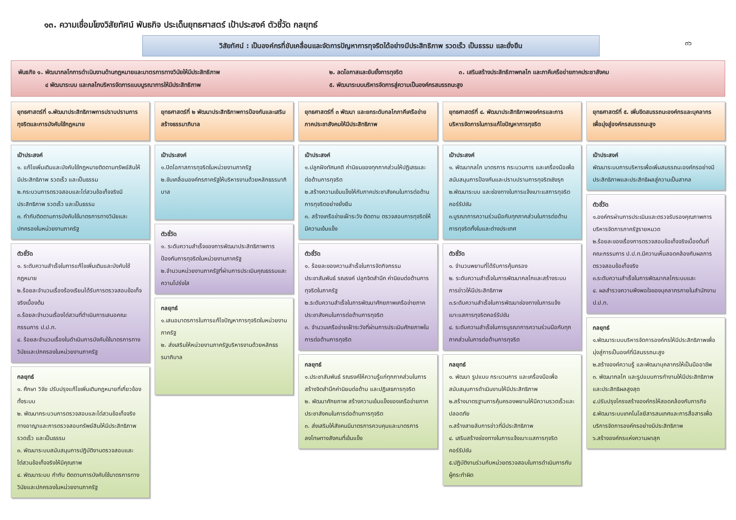๑๓. ความเชื่อมโยงวิสัยทัศน์ พันธกิจ ประเด็นยุทธศาสตร์ เป้าประสงค์ ตัวชี้วัด กลยุทธ์
๓๖
วิสัยทัศน์ : เป็นองค์กรที่ขับเคลื่อนและจัดการปัญหาการทุจริตได้อย่างมีประสิทธิภาพ รวดเร็ว เป็นธรรม และยั่งยืน
พันธกิจ ๑. พัฒนากลไกการดำเนินงานด้านกฎหมายและมาตรการทางวินัยให้มีประสิทธิภาพ ๒. ลดโอกาสและยับยั้งการทุจริต ๓. เสริมสร้างประสิทธิภาพกลไก และภาคีเครือข่ายภาคประชาสังคม
๔ พัฒนาระบบ และกลไกบริหารจัดการแบบบูรณาการให้มีประสิทธิภาพ ๕. พัฒนาระบบบริหารจัดการสู่ความเป็นองค์กรสมรรถนะสูง
ยุทธศาสตร์ที่ ๑.พัฒนาประสิทธิภาพการปราบปรามการทุจริตและการบังคับใช้กฎหมาย
เป้าประสงค์
๑. แก้ไขเพิ่มเติมและบังคับใช้กฎหมายติดตามทรัพย์สินให้มีประสิทธิภาพ รวดเร็ว และเป็นธรรม
๒.กระบวนการตรวจสอบและไต่สวนข้อเท็จจริงมีประสิทธิภาพ รวดเร็ว และเป็นธรรม
๓. กำกับติดตามการบังคับใช้มาตรการทางวินัยและปกครองในหน่วยงานภาครัฐ
ตัวชี้วัด
๑. ระดับความสำเร็จในการแก้ไขเพิ่มเติมและบังคับใช้กฎหมาย
๒.ร้อยละจำนวนเรื่องร้องเรียนได้รับการตรวจสอบข้อเท็จจริงเบื้องต้น
๓.ร้อยละจำนวนเรื่องไต่สวนที่ดำเนินการเสนอคณะกรรมการ ป.ป.ท.
๔. ร้อยละจำนวนเรื่องในดำเนินการบังคับใช้มาตรการทางวินัยและปกครองในหน่วยงานภาครัฐ
กลยุทธ์
๑. ศึกษา วิจัย ปรับปรุงแก้ไขเพิ่มเติมกฎหมายที่เกี่ยวข้องทั้งระบบ
๒. พัฒนากระบวนการตรวจสอบและไต่สวนข้อเท็จจริงทางอาญาและการตรวจสอบทรัพย์สินให้มีประสิทธิภาพ รวดเร็ว และเป็นธรรม
๓. พัฒนาระบบสนับสนุนการปฏิบัติงานตรวจสอบและไต่สวนข้อเท็จจริงให้มีคุณภาพ
๔. พัฒนาระบบ กำกับ ติดตามการบังคับใช้มาตรการทางวินัยและปกครองในหน่วยงานภาครัฐ
ยุทธศาสตร์ที่ ๒ พัฒนาประสิทธิภาพการป้องกันและเสริมสร้างธรรมาภิบาล
เป้าประสงค์
๑.ปิดโอกาสการทุจริตในหน่วยงานภาครัฐ
๒.ขับเคลื่อนองค์กรภาครัฐให้บริหารงานด้วยหลักธรรมาภิบาล
ตัวชี้วัด
๑. ระดับความสำเร็จของการพัฒนาประสิทธิภาพการป้องกันการทุจริตในหน่วยงานภาครัฐ
๒.จำนวนหน่วยงานภาครัฐที่ผ่านการประเมินคุณธรรมและความโปร่งใส
กลยุทธ์
๑.เสนอมาตรการในการแก้ไขปัญหาการทุจริตในหน่วยงานภาครัฐ
๒. ส่งเสริมให้หน่วยงานภาครัฐบริหารงานด้วยหลักธรรมาภิบาล
ยุทธศาสตร์ที่ ๓ พัฒนา และยกระดับกลไกภาคีเครือข่ายภาคประชาสังคมให้มีประสิทธิภาพ
เป้าประสงค์
๑.ปลูกฝังทัศนคติ ค่านิยมของทุกภาคส่วนให้ปฏิเสธและต่อต้านการทุจริต
๒.สร้างความเข้มแข็งให้กับภาคประชาสังคมในการต่อต้านการทุจริตอย่างยั่งยืน
๓. สร้างเครือข่ายเฝ้าระวัง ติดตาม ตรวจสอบการทุจริตให้มีความเข้มแข็ง
ตัวชี้วัด
๑. ร้อยละของความสำเร็จในการจัดกิจกรรมประชาสัมพันธ์ รณรงค์ ปลูกจิตสำนึก ค่านิยมต่อต้านการทุจริตในภาครัฐ
๒.ระดับความสำเร็จในการพัฒนาศักยภาพเครือข่ายภาคประชาสังคมในการต่อต้านการทุจริต
๓. จำนวนเครือข่ายเฝ้าระวังที่ผ่านการประเมินศักยภาพในการต่อต้านการทุจริต
กลยุทธ์
๑.ประชาสัมพันธ์ รณรงค์ให้ความรู้แก่ทุกภาคส่วนในการสร้างจิตสำนึกค่านิยมต่อต้าน และปฏิเสธการทุจริต
๒. พัฒนาศักยภาพ สร้างความเข้มแข็งของเครือข่ายภาคประชาสังคมในการต่อต้านการทุจริต
๓. ส่งเสริมให้สังคมมีมาตรการควบคุมและมาตรการลงโทษทางสังคมที่เข้มแข็ง
ยุทธศาสตร์ที่ ๔. พัฒนาประสิทธิภาพองค์กรและการบริหารจัดการในการแก้ไขปัญหาการทุจริต
เป้าประสงค์
๑. พัฒนากลไก มาตรการ กระบวนการ และเครื่องมือเพื่อสนับสนุนการป้องกันและปราบปรามการทุจริตเชิงรุก
๒.พัฒนาระบบ และช่องทางในการแจ้งเบาะแสการทุจริตคอร์รัปชัน
๓.บูรณาการความร่วมมือกับทุกภาคส่วนในการต่อต้านการทุจริตทั้งในและต่างประเทศ
ตัวชี้วัด
๑. จำนวนพยานที่ได้รับการคุ้มครอง
๒. ระดับความสำเร็จในการพัฒนากลไกและสร้างระบบการข่าวให้มีประสิทธิภาพ
๓.ระดับความสำเร็จในการพัฒนาช่องทางในการแจ้งเบาะแสการทุจริตคอร์รัปชัน
๔. ระดับความสำเร็จในการบูรณาการความร่วมมือกับทุกภาคส่วนในการต่อต้านการทุจริต
กลยุทธ์
๑. พัฒนา รูปแบบ กระบวนการ และเครื่องมือเพื่อสนับสนุนการดำเนินงานให้มีประสิทธิภาพ
๒.สร้างมาตรฐานการคุ้มครองพยานให้มีความรวดเร็วและปลอดภัย
๓.สร้างสายลับการข่าวที่มีประสิทธิภาพ
๔. เสริมสร้างช่องทางในการแจ้งเบาะแสการทุจริตคอร์รัปชัน
๕.ปฏิบัติงานร่วมกับหน่วยตรวจสอบในการดำเนินการกับผู้กระทำผิด
ยุทธศาสตร์ที่ ๕. เพิ่มขีดสมรรถนะองค์กรและบุคลากรเพื่อมุ่งสู่องค์กรสมรรถนะสูง
เป้าประสงค์
พัฒนาระบบการบริหารเพื่อเพิ่มสมรรถนะองค์กรอย่างมีประสิทธิภาพและประสิทธิผลสู่ความเป็นสากล
ตัวชี้วัด
๑.องค์กรผ่านการประเมินและตรวจรับรองคุณภาพการบริหารจัดการภาครัฐรายหมวด
๒.ร้อยละของเรื่องการตรวจสอบข้อเท็จจริงเบื้องต้นที่คณะกรรมการ ป.ป.ท.มีความเห็นสอดคล้องกับผลการตรวจสอบข้อเท็จจริง
๓.ระดับความสำเร็จในการพัฒนากลไกระบบและ
๔. ผลสำรวจความพึงพอใจของบุคลากรภายในสำนักงาน ป.ป.ท.
กลยุทธ์
๑.พัฒนาระบบบริหารจัดการองค์กรให้มีประสิทธิภาพเพื่อมุ่งสู่การเป็นองค์ที่มีสมรรถนะสูง
๒.สร้างองค์ความรู้ และพัฒนาบุคลากรให้เป็นมืออาชีพ
๓. พัฒนากลไก และรูปแบบการทำงานให้มีประสิทธิภาพและประสิทธิผลสูงสุด
๔.ปรับปรุงโครงสร้างองค์กรให้สอดคล้องกับภารกิจ
๕.พัฒนาระบบเทคโนโลยีสารสนเทศและการสื่อสารเพื่อบริการจัดการองค์กรอย่างมีประสิทธิภาพ
๖.สร้างองค์กรแห่งความผาสุก